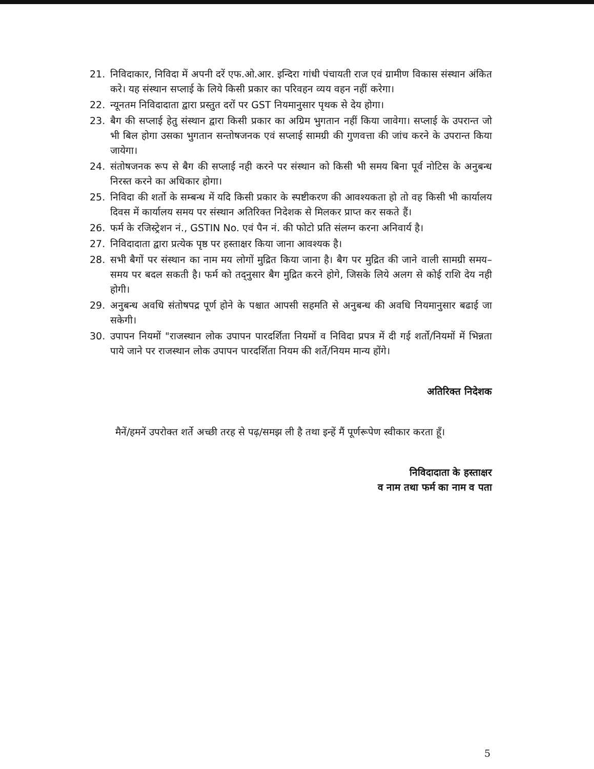21. निविदाकार, निविदा में अपनी दरें एफ.ओ.आर. इन्दिरा गांधी पंचायती राज एवं ग्रामीण विकास संस्थान अंकित करे। यह संस्थान सप्लाई के लिये किसी प्रकार का परिवहन व्यय वहन नहीं करेगा।
22. न्यूनतम निविदादाता द्वारा प्रस्तुत दरों पर GST नियमानुसार पृथक से देय होगा।
23. बैग की सप्लाई हेतु संस्थान द्वारा किसी प्रकार का अग्रिम भुगतान नहीं किया जावेगा। सप्लाई के उपरान्त जो भी बिल होगा उसका भुगतान सन्तोषजनक एवं सप्लाई सामग्री की गुणवत्ता की जांच करने के उपरान्त किया जायेगा।
24. संतोषजनक रूप से बैग की सप्लाई नही करने पर संस्थान को किसी भी समय बिना पूर्व नोटिस के अनुबन्ध निरस्त करने का अधिकार होगा।
25. निविदा की शर्तो के सम्बन्ध में यदि किसी प्रकार के स्पष्टीकरण की आवश्यकता हो तो वह किसी भी कार्यालय दिवस में कार्यालय समय पर संस्थान अतिरिक्त निदेशक से मिलकर प्राप्त कर सकते हैं।
26. फर्म के रजिस्ट्रेशन नं., GSTIN No. एवं पैन नं. की फोटो प्रति संलग्न करना अनिवार्य है।
27. निविदादाता द्वारा प्रत्येक पृष्ठ पर हस्ताक्षर किया जाना आवश्यक है।
28. सभी बैगों पर संस्थान का नाम मय लोगों मुद्रित किया जाना है। बैग पर मुद्रित की जाने वाली सामग्री समय–समय पर बदल सकती है। फर्म को तद्नुसार बैग मुद्रित करने होगे, जिसके लिये अलग से कोई राशि देय नही होगी।
29. अनुबन्ध अवधि संतोषपद्र पूर्ण होने के पश्चात आपसी सहमति से अनुबन्ध की अवधि नियमानुसार बढाई जा सकेगी।
30. उपापन नियमों "राजस्थान लोक उपापन पारदर्शिता नियमों व निविदा प्रपत्र में दी गई शर्तो/नियमों में भिन्नता पाये जाने पर राजस्थान लोक उपापन पारदर्शिता नियम की शर्ते/नियम मान्य होंगे।
अतिरिक्त निदेशक
मैनें/हमनें उपरोक्त शर्ते अच्छी तरह से पढ़/समझ ली है तथा इन्हें मैं पूर्णरूपेण स्वीकार करता हूँ।
निविदादाता के हस्ताक्षर
व नाम तथा फर्म का नाम व पता
5